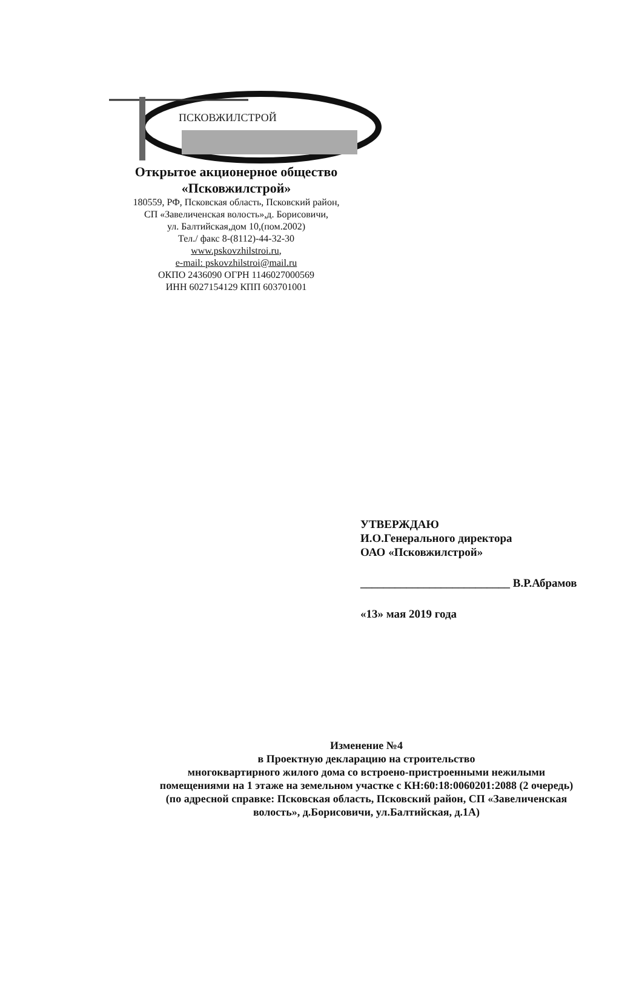ПСКОВЖИЛСТРОЙ
Открытое акционерное общество
«Псковжилстрой»
180559, РФ, Псковская область, Псковский район,
СП «Завеличенская волость»,д. Борисовичи,
ул. Балтийская,дом 10,(пом.2002)
Тел./ факс 8-(8112)-44-32-30
www.pskovzhilstroi.ru,
e-mail: pskovzhilstroi@mail.ru
ОКПО 2436090 ОГРН 1146027000569
ИНН 6027154129 КПП 603701001
УТВЕРЖДАЮ
И.О.Генерального директора
ОАО «Псковжилстрой»
__________________________ В.Р.Абрамов
«13» мая 2019 года
Изменение №4
в Проектную декларацию на строительство
многоквартирного жилого дома со встроено-пристроенными нежилыми
помещениями на 1 этаже на земельном участке с КН:60:18:0060201:2088 (2 очередь)
(по адресной справке: Псковская область, Псковский район, СП «Завеличенская
волость», д.Борисовичи, ул.Балтийская, д.1А)